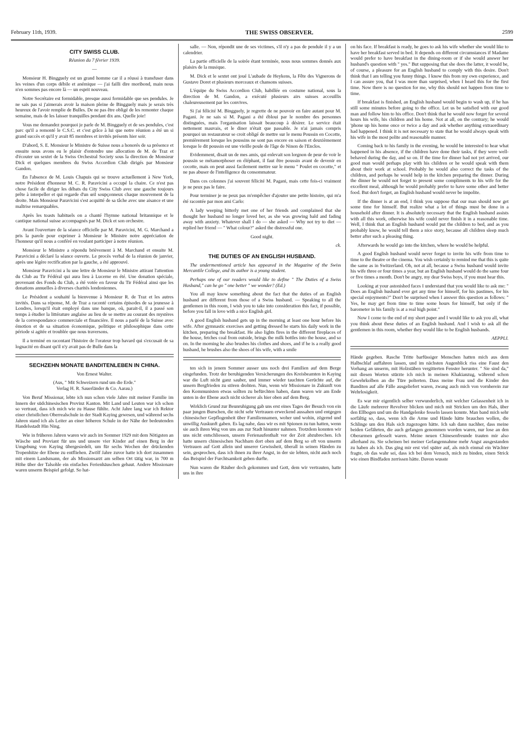February 11th, 1939. THE SWISS OBSERVER. 2599
CITY SWISS CLUB.
Réunion du 7 février 1939.
—
Monsieur H. Bingguely est un grand homme car il a réussi à transfuser dans les veines d'un corps débile et anémique — j'ai failli dire moribond, main nous n'en sommes pas encore là — un esprit nouveau.
Notre Secrétaire est formidable, presque aussi formidable que ses pendules. Je ne sais pas si j'aimerais avoir la maison pleine de Bingguely mais je serais très heureux de l'avoir remplie de Bulles. De ne pas être obligé de les remonter chaque semaine, mais de les laisser tranquilles pendant dix ans. Quelle joie!
Vous me demandez pourquoi je parle de M. Bingguely et de ses pendules, c'est parc qu'il a remonté le C.S.C. et c'est grâce à lui que notre réunion a été un si grand succès et qu'il y avait 85 membres et invités présents hier soir.
D'abord, S. E. Monsieur le Ministre de Suisse nous a honorés de sa présence et ensuite nous avons eu le plaisir d'entendre une allocution de M. de Traz et d'écouter un sextet de la Swiss Orchestral Society sous la direction de Monsieur Dick et quelques membres du Swiss Accordion Club dirigés par Monsieur Gandon.
En l'absence de M. Louis Chapuis qui se trouve actuellement à New York, notre Président d'honneur M. C. R. Paravicini a occupé la chaire. Ce n'est pas chose facile de diriger les débats du City Swiss Club avec une gauche toujours prête à interpeller et qui regarde d'un œil soupçonneux chaque mouvement de la droite. Mais Monsieur Paravicini s'est acquitté de sa tâche avec une aisance et une maîtrise remarquables.
Après les toasts habituels on a chanté l'hymne national britannique et le cantique national suisse accompagnés par M. Dick et son orchestre.
Avant l'ouverture de la séance officielle par M. Paravicini, M. G. Marchand a pris la parole pour exprimer à Monsieur le Ministre notre appréciation de l'honneur qu'il nous a conféré en voulant participer à notre réunion.
Monsieur le Ministre a répondu brièvement à M. Marchand et ensuite M. Paravicini a déclaré la séance ouverte. Le procès verbal de la réunion de janvier, après une légère rectification par la gauche, a été approuvé.
Monsieur Paravicini a lu une lettre de Monsieur le Ministre attirant l'attention du Club au Tir Fédéral qui aura lieu à Lucerne en été. Une donation spéciale, provenant des Fonds du Club, a été votée en faveur du Tir Fédéral ainsi que les donations annuelles à diverses charités londoniennes.
Le Président a souhaité la bienvenue à Monsieur R. de Traz et les autres invités. Dans sa réponse, M. de Traz a raconté certains épisodes de sa jeunesse à Londres, lorsqu'il était employé dans une banque, où, parait-il, il a passé son temps à étudier la littérature anglaise au lieu de se mettre au courant des mystères de la correspondance commerciale et financière. Il nous a parlé de la Suisse avec émotion et de sa situation économique, politique et philosophique dans cette période si agitée et troublée que nous traversons.
Il a terminé en racontant l'histoire de l'orateur trop bavard qui s'excusait de sa lognacité en disant qu'il n'y avait pas de Bulle dans la
SECHZEHN MONATE BANDITENLEBEN IN CHINA.
Von Ernest Walter.
(Aus, " Mit Schweizern rund um die Erde."
Verlag H. R. Sauerländer & Co. Aarau.)
Von Beruf Missionar, lebte ich nun schon viele Jahre mit meiner Familie im Innern der südchinesischen Provinz Kanton. Mit Land und Leuten war ich schon so vertraut, dass ich mich wie zu Hause fühlte. Acht Jahre lang war ich Rektor einer christlichen Oberrealschule in der Stadt Kaying gewesen, und während sechs Jahren stand ich als Leiter an einer höheren Schule in der Nähe der bedeutenden Handelsstadt Hin Ning.
Wie in früheren Jahren waren wir auch im Sommer 1929 mit dem Nötigsten an Wäsche und Proviant für uns und unsere vier Kinder auf einen Berg in der Umgebung von Kaying übergesiedelt, um für sechs Wochen der drückenden Tropenhitze der Ebene zu entfliehen. Zwölf Jahre zuvor hatte ich dort zusammen mit einem Landsmann, der als Missionsarzt am selben Ort tätig war, in 700 m Höhe über der Talsohle ein einfaches Ferienhäuschen gebaut. Andere Missionare waren unserm Beispiel gefolgt. So hat-
salle. — Non, répondit une de ses victimes, s'il n'y a pas de pendule il y a un calendrier.
La partie officielle de la soirée étant terminée, nous nous sommes donnés aux plaisirs de la musique.
M. Dick et le sextet ont joué L'aubade de Heykens, la Fête des Vignerons de Gustave Doret et plusieurs morceaux et chansons suisses.
L'équipe du Swiss Accordion Club, habillée en costume national, sous la direction de M. Gandon, a exécuté plusieurs airs suisses acceuillis chaleureusement par les convives.
Si j'ai félicité M. Bingguely, je regrette de ne pouvoir en faire autant pour M. Pagani. Je ne sais si M. Pagani a été ébloui par le nombre des personnes distinguées, mais l'organisation laissait beaucoup à désirer. Le service était nettement mauvais, et le diner n'était que passable. Je n'ai jamais compris pourquoi un restaurateur se croit obligé de mettre sur le menu Poussin en Cocotte, premièrement lorsque les poussins ne sont pas encore en saison et deuxièmement lorsque le dit poussin est une vieille poule de l'âge de Ninon de l'Enclos.
Evidemment, disait un de mes amis, qui enlevait son lorgnon de peur de voir le poussin se métamorphoser en éléphant, il faut être poussin avant de devenir en cocotte, mais on peut aussi facilement mettre sur le menu " Poulet en cocotte," et ne pas abuser de l'intelligence du consommateur.
Dans ces colonnes j'ai souvent félicité M. Pagani, mais cette fois-ci vraiment je ne peux pas le faire.
Pour terminer je ne peux pas m'empêcher d'ajouter une petite histoire, qui m'a été racontée par mon ami Carlo:
A lady weeping bitterly met one of her friends and complained that she thought her husband no longer loved her, as she was growing bald and fading away with anxiety. Whatever shall I do — she asked — Why not try to diet — replied her friend — " What colour?" asked the distressful one.
Good night.
ck.
THE DUTIES OF AN ENGLISH HUSBAND.
The undermentioned article has appeared in the Magazine of the Swiss Mercantile College, and its author is a young student.
Perhaps one of our readers would like to define " The Duties of a Swiss Husband," can he go " one better " we wonder? (Ed.)
You all may know something about the fact that the duties of an English husband are different from those of a Swiss husband. — Speaking to all the gentlemen in this room, I wish you to take into consideration this fact, if possible, before you fall in love with a nice English girl.
A good English husband gets up in the morning at least one hour before his wife. After gymnastic exercises and getting dressed he starts his daily work in the kitchen, preparing the breakfast. He also lights fires in the different fireplaces of the house, fetches coal from outside, brings the milk bottles into the house, and so on. In the morning he also brushes his clothes and shoes, and if he is a really good husband, he brushes also the shoes of his wife, with a smile
ten sich in jenem Sommer ausser uns noch drei Familien auf dem Berge eingefunden. Trotz der beruhigenden Versicherungen des Kreisbeamten in Kaying war die Luft nicht ganz sauber, und immer wieder tauchten Gerüchte auf, die unsern Bergfrieden zu stören drohten. Nun, wenn wir Missionare in Zukunft von den Kommunisten etwas sollten zu befürchten haben, dann waren wir am Ende unten in der Ebene auch nicht sicherer als hier oben auf dem Berg.
Wirklich Grund zur Beunruhigung gab uns erst eines Tages der Besuch von ein paar jungen Burschen, die nicht sehr Vertrauen erweckend aussahen und entgegen chinesischer Gepflogenheit über Familiennamen, woher und wohin, zögernd und unwillig Auskunft gaben. Es lag nahe, dass wir es mit Spionen zu tun hatten, wenn sie auch ihren Weg von uns aus zur Stadt hinunter nahmen. Trotzdem konnten wir uns nicht entschliessen, unsern Ferienaufenthalt vor der Zeit abzubrechen. Ich hatte unsern chinesischen Nachbarn dort oben auf dem Berg so oft von unserm Vertrauen auf Gott allein und unserer Gewissheit, überall in seinen Händen zu sein, gesprochen, dass ich ihnen zu ihrer Angst, in der sie lebten, nicht auch noch das Beispiel der Furchtsamkeit geben durfte.
Nun waren die Räuber doch gekommen und Gott, dem wir vertrauten, hatte uns in ihre
on his face. If breakfast is ready, he goes to ask his wife whether she would like to have her breakfast served in bed. It depends on different circumstances if Madame would prefer to have breakfast in the dining-room or if she would answer her husband's question with " yes." But supposing that she does the latter, it would be, of course, a pleasure for an English husband to comply with this desire. Don't think that I am telling you funny things. I know this from my own experience, and I can assure you, that I was more than surprised, when I heard this for the first time. Now there is no question for me, why this should not happen from time to time.
If breakfast is finished, an English husband would begin to wash up, if he has still some minutes before going to the office. Let us be satisfied with our good man and follow him to his office. Don't think that he would now forget for several hours his wife, his children and his home. Not at all, on the contrary; he would 'phone up his home once or twice a day and ask whether anything extraordinary had happened. I think it is not necessary to state that he would always speak with his wife in the most polite and reasonable manner.
Coming back to his family in the evening, he would be interested to hear what happened in his absence, if the children have done their tasks, if they were well-behaved during the day, and so on. If the time for dinner had not yet arrived, our good man would perhaps play with his children or he would speak with them about their work at school. Probably he would also correct the tasks of the children, and perhaps he would help in the kitchen preparing the dinner. During the dinner he would not forget to present some compliments to his wife for the excellent meal, although he would probably prefer to have some other and better food. But don't forget, an English husband would never be impolite.
If the dinner is at an end, I think you suppose that our man should now get some time for himself. But realize what a lot of things must be done in a household after dinner. It is absolutely necessary that the English husband assists with all this work, otherwise his wife could never finish it in a reasonable time. Well, I think that an English husband would put the children to bed, and as you probably know, he would tell them a nice story, because all children sleep much better after such a pleasing thing.
Afterwards he would go into the kitchen, where he would be helpful.
A good English husband would never forget to invite his wife from time to time to the theatre or the cinema. You wish certainly to remind me that this is quite the same as in Switzerland. Oh, not at all, because a Swiss husband would invite his wife three or four times a year, but an English husband would do the same four or five times a month. Don't be angry, my dear Swiss boys, if you must hear this.
Looking at your astonished faces I understand that you would like to ask me: " Does an English husband ever get any time for himself, for his pastimes, for his special enjoyments?" Don't be surprised when I answer this question as follows: " Yes, he may get from time to time some hours for himself, but only if the barometer in his family is at a real high point."
Now I come to the end of my short paper and I would like to ask you all, what you think about these duties of an English husband. And I wish to ask all the gentlemen in this room, whether they would like to be English husbands.
AEPPLI.
Hände gegeben. Rasche Tritte barfüssiger Menschen hatten mich aus dem Halbschlaf auffahren lassen, und im nächsten Augenblick riss eine Faust den Vorhang an unserm, mit Holzstäben vergitterten Fenster herunter. " Sie sind da," mit diesen Worten stürzte ich mich in meinen Khakianzug, während schon Gewehrkolben an die Türe polterten. Dass meine Frau und die Kinder den Banditen auf alle Fälle ausgeliefert waren, zwang auch mich von vornherein zur Wehrlosigkeit.
Es war mir eigentlich selber verwunderlich, mit welcher Gelassenheit ich in die Läufe mehrerer Revolver blicken und mich mit Stricken um den Hals, über den Ellbogen und um die Handgelenke fesseln lassen konnte. Man band mich sehr sorfältig so, dass, wenn ich die Arme und Hände hätte brauchen wollen, die Schlinge um den Hals sich zugezogen hätte. Ich sah dann nachher, dass meine beiden Gefährten, die auch gefangen genommen worden waren, nur lose an den Oberarmen gefesselt waren. Meine neuen Chinesenfreunde trauten mir also allerhand zu. Sie scheinen bei meiner Gefangennahme mehr Angst ausgestanden zu haben als ich. Das ging mir erst viel später auf, als mich einmal ein Wächter fragte, ob das wahr sei, dass ich bei dem Versuch, mich zu binden, einen Strick wie einen Bindfaden zerrissen hätte. Davon wusste